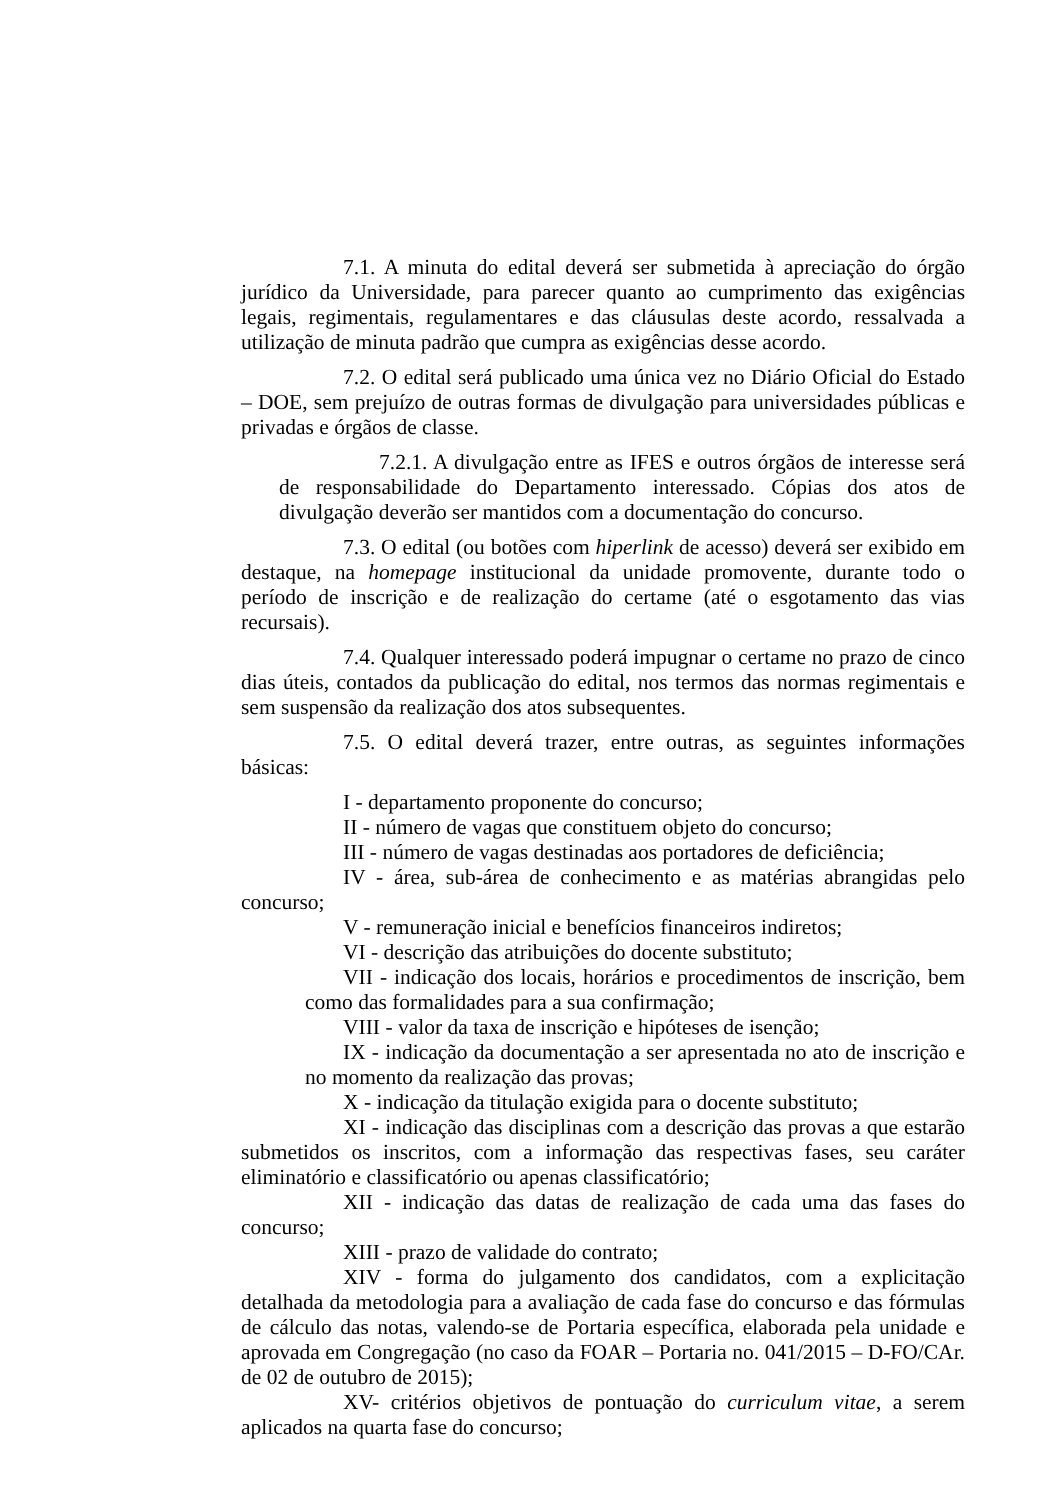7.1. A minuta do edital deverá ser submetida à apreciação do órgão jurídico da Universidade, para parecer quanto ao cumprimento das exigências legais, regimentais, regulamentares e das cláusulas deste acordo, ressalvada a utilização de minuta padrão que cumpra as exigências desse acordo.
7.2. O edital será publicado uma única vez no Diário Oficial do Estado – DOE, sem prejuízo de outras formas de divulgação para universidades públicas e privadas e órgãos de classe.
7.2.1. A divulgação entre as IFES e outros órgãos de interesse será de responsabilidade do Departamento interessado. Cópias dos atos de divulgação deverão ser mantidos com a documentação do concurso.
7.3. O edital (ou botões com hiperlink de acesso) deverá ser exibido em destaque, na homepage institucional da unidade promovente, durante todo o período de inscrição e de realização do certame (até o esgotamento das vias recursais).
7.4. Qualquer interessado poderá impugnar o certame no prazo de cinco dias úteis, contados da publicação do edital, nos termos das normas regimentais e sem suspensão da realização dos atos subsequentes.
7.5. O edital deverá trazer, entre outras, as seguintes informações básicas:
I - departamento proponente do concurso;
II - número de vagas que constituem objeto do concurso;
III - número de vagas destinadas aos portadores de deficiência;
IV - área, sub-área de conhecimento e as matérias abrangidas pelo concurso;
V - remuneração inicial e benefícios financeiros indiretos;
VI - descrição das atribuições do docente substituto;
VII - indicação dos locais, horários e procedimentos de inscrição, bem como das formalidades para a sua confirmação;
VIII - valor da taxa de inscrição e hipóteses de isenção;
IX - indicação da documentação a ser apresentada no ato de inscrição e no momento da realização das provas;
X - indicação da titulação exigida para o docente substituto;
XI - indicação das disciplinas com a descrição das provas a que estarão submetidos os inscritos, com a informação das respectivas fases, seu caráter eliminatório e classificatório ou apenas classificatório;
XII - indicação das datas de realização de cada uma das fases do concurso;
XIII - prazo de validade do contrato;
XIV - forma do julgamento dos candidatos, com a explicitação detalhada da metodologia para a avaliação de cada fase do concurso e das fórmulas de cálculo das notas, valendo-se de Portaria específica, elaborada pela unidade e aprovada em Congregação (no caso da FOAR – Portaria no. 041/2015 – D-FO/CAr. de 02 de outubro de 2015);
XV- critérios objetivos de pontuação do curriculum vitae, a serem aplicados na quarta fase do concurso;